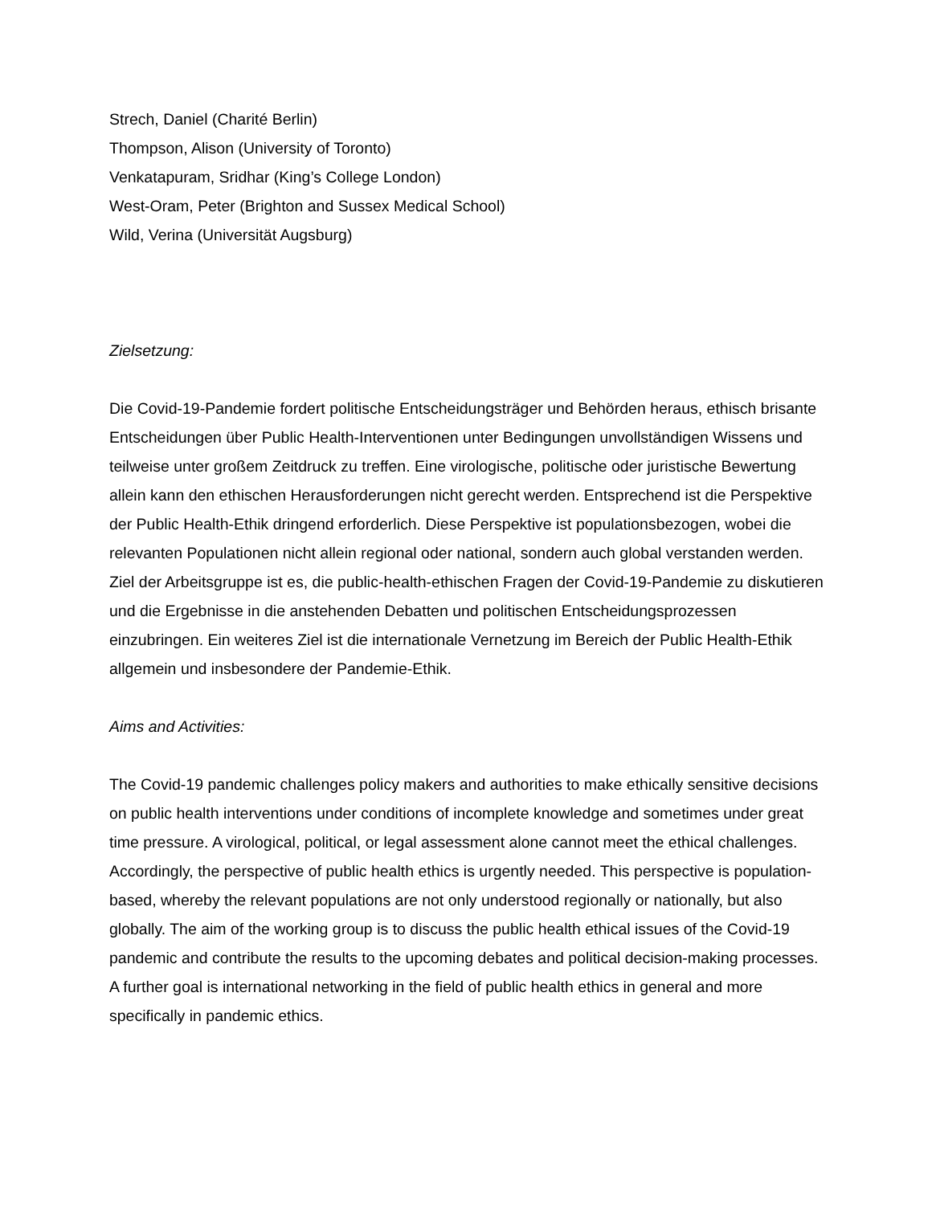Strech, Daniel (Charité Berlin)
Thompson, Alison (University of Toronto)
Venkatapuram, Sridhar (King’s College London)
West-Oram, Peter (Brighton and Sussex Medical School)
Wild, Verina (Universität Augsburg)
Zielsetzung:
Die Covid-19-Pandemie fordert politische Entscheidungsträger und Behörden heraus, ethisch brisante Entscheidungen über Public Health-Interventionen unter Bedingungen unvollständigen Wissens und teilweise unter großem Zeitdruck zu treffen. Eine virologische, politische oder juristische Bewertung allein kann den ethischen Herausforderungen nicht gerecht werden. Entsprechend ist die Perspektive der Public Health-Ethik dringend erforderlich. Diese Perspektive ist populationsbezogen, wobei die relevanten Populationen nicht allein regional oder national, sondern auch global verstanden werden. Ziel der Arbeitsgruppe ist es, die public-health-ethischen Fragen der Covid-19-Pandemie zu diskutieren und die Ergebnisse in die anstehenden Debatten und politischen Entscheidungsprozessen einzubringen. Ein weiteres Ziel ist die internationale Vernetzung im Bereich der Public Health-Ethik allgemein und insbesondere der Pandemie-Ethik.
Aims and Activities:
The Covid-19 pandemic challenges policy makers and authorities to make ethically sensitive decisions on public health interventions under conditions of incomplete knowledge and sometimes under great time pressure. A virological, political, or legal assessment alone cannot meet the ethical challenges. Accordingly, the perspective of public health ethics is urgently needed. This perspective is population-based, whereby the relevant populations are not only understood regionally or nationally, but also globally. The aim of the working group is to discuss the public health ethical issues of the Covid-19 pandemic and contribute the results to the upcoming debates and political decision-making processes. A further goal is international networking in the field of public health ethics in general and more specifically in pandemic ethics.